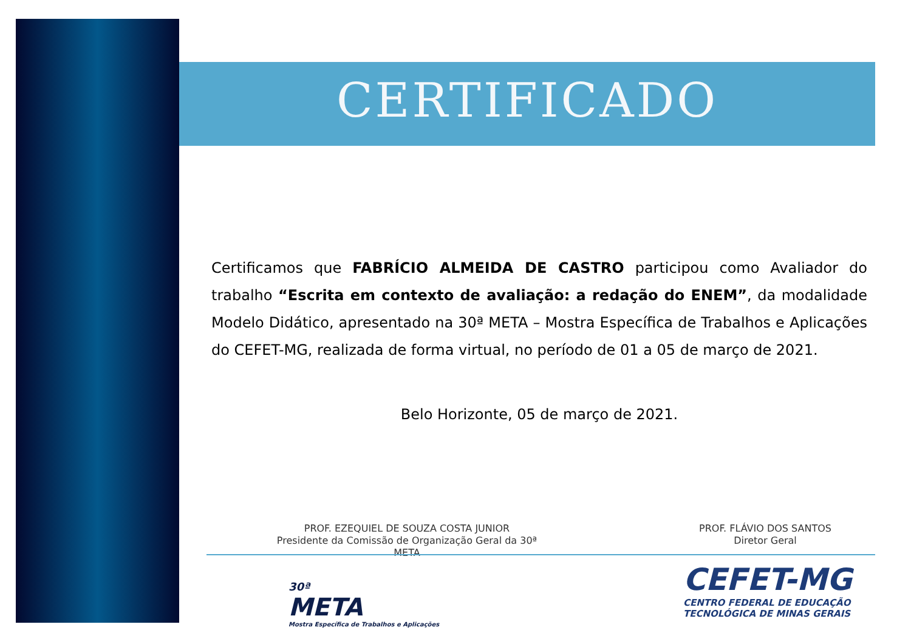CERTIFICADO
Certificamos que FABRÍCIO ALMEIDA DE CASTRO participou como Avaliador do trabalho “Escrita em contexto de avaliação: a redação do ENEM”, da modalidade Modelo Didático, apresentado na 30ª META – Mostra Específica de Trabalhos e Aplicações do CEFET-MG, realizada de forma virtual, no período de 01 a 05 de março de 2021.
Belo Horizonte, 05 de março de 2021.
PROF. EZEQUIEL DE SOUZA COSTA JUNIOR
Presidente da Comissão de Organização Geral da 30ª META
PROF. FLÁVIO DOS SANTOS
Diretor Geral
30ª
META
Mostra Específica de Trabalhos e Aplicações
CEFET-MG
CENTRO FEDERAL DE EDUCAÇÃO
TECNOLÓGICA DE MINAS GERAIS